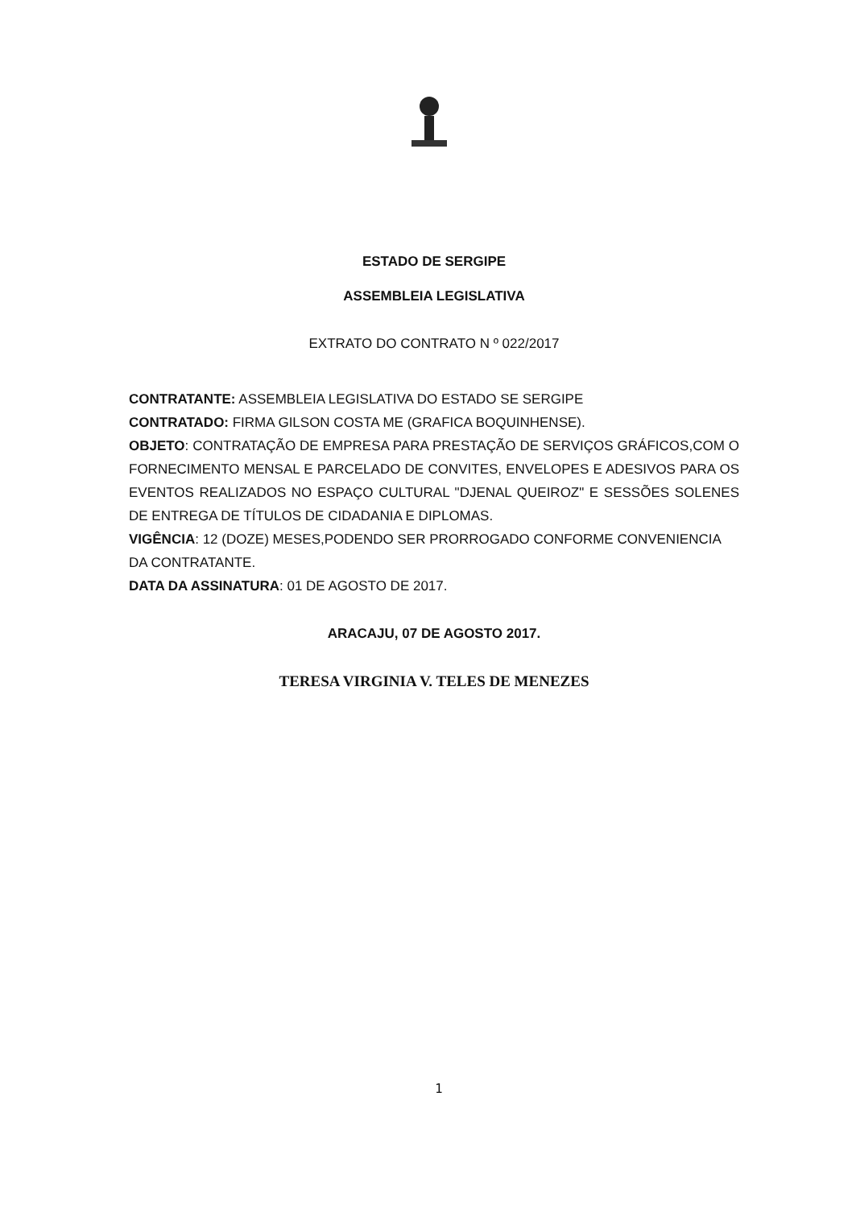ESTADO DE SERGIPE
ASSEMBLEIA LEGISLATIVA
EXTRATO DO CONTRATO N º 022/2017
CONTRATANTE: ASSEMBLEIA LEGISLATIVA DO ESTADO SE SERGIPE
CONTRATADO: FIRMA GILSON COSTA ME (GRAFICA BOQUINHENSE).
OBJETO: CONTRATAÇÃO DE EMPRESA PARA PRESTAÇÃO DE SERVIÇOS GRÁFICOS,COM O FORNECIMENTO MENSAL E PARCELADO DE CONVITES, ENVELOPES E ADESIVOS PARA OS EVENTOS REALIZADOS NO ESPAÇO CULTURAL "DJENAL QUEIROZ" E SESSÕES SOLENES DE ENTREGA DE TÍTULOS DE CIDADANIA E DIPLOMAS.
VIGÊNCIA: 12 (DOZE) MESES,PODENDO SER PRORROGADO CONFORME CONVENIENCIA DA CONTRATANTE.
DATA DA ASSINATURA: 01 DE AGOSTO DE 2017.
ARACAJU, 07 DE AGOSTO 2017.
TERESA VIRGINIA V. TELES DE MENEZES
1